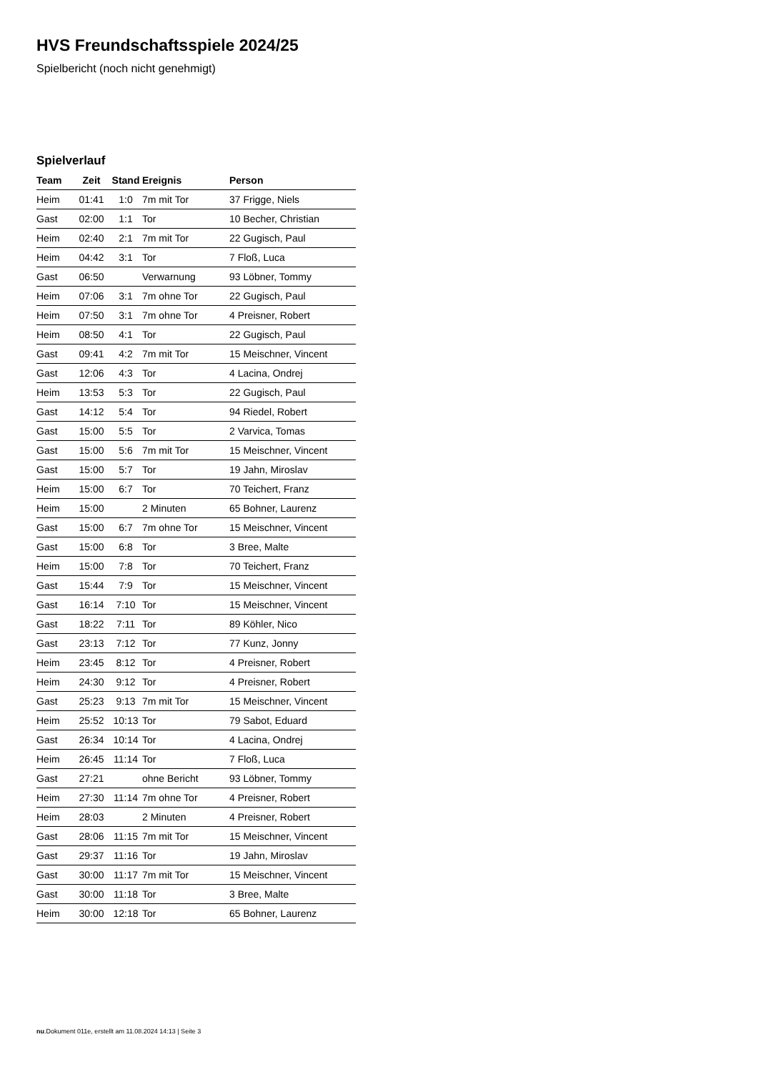HVS Freundschaftsspiele 2024/25
Spielbericht (noch nicht genehmigt)
Spielverlauf
| Team | Zeit | Stand | Ereignis | Person |
| --- | --- | --- | --- | --- |
| Heim | 01:41 | 1:0 | 7m mit Tor | 37 Frigge, Niels |
| Gast | 02:00 | 1:1 | Tor | 10 Becher, Christian |
| Heim | 02:40 | 2:1 | 7m mit Tor | 22 Gugisch, Paul |
| Heim | 04:42 | 3:1 | Tor | 7 Floß, Luca |
| Gast | 06:50 | | Verwarnung | 93 Löbner, Tommy |
| Heim | 07:06 | 3:1 | 7m ohne Tor | 22 Gugisch, Paul |
| Heim | 07:50 | 3:1 | 7m ohne Tor | 4 Preisner, Robert |
| Heim | 08:50 | 4:1 | Tor | 22 Gugisch, Paul |
| Gast | 09:41 | 4:2 | 7m mit Tor | 15 Meischner, Vincent |
| Gast | 12:06 | 4:3 | Tor | 4 Lacina, Ondrej |
| Heim | 13:53 | 5:3 | Tor | 22 Gugisch, Paul |
| Gast | 14:12 | 5:4 | Tor | 94 Riedel, Robert |
| Gast | 15:00 | 5:5 | Tor | 2 Varvica, Tomas |
| Gast | 15:00 | 5:6 | 7m mit Tor | 15 Meischner, Vincent |
| Gast | 15:00 | 5:7 | Tor | 19 Jahn, Miroslav |
| Heim | 15:00 | 6:7 | Tor | 70 Teichert, Franz |
| Heim | 15:00 | | 2 Minuten | 65 Bohner, Laurenz |
| Gast | 15:00 | 6:7 | 7m ohne Tor | 15 Meischner, Vincent |
| Gast | 15:00 | 6:8 | Tor | 3 Bree, Malte |
| Heim | 15:00 | 7:8 | Tor | 70 Teichert, Franz |
| Gast | 15:44 | 7:9 | Tor | 15 Meischner, Vincent |
| Gast | 16:14 | 7:10 | Tor | 15 Meischner, Vincent |
| Gast | 18:22 | 7:11 | Tor | 89 Köhler, Nico |
| Gast | 23:13 | 7:12 | Tor | 77 Kunz, Jonny |
| Heim | 23:45 | 8:12 | Tor | 4 Preisner, Robert |
| Heim | 24:30 | 9:12 | Tor | 4 Preisner, Robert |
| Gast | 25:23 | 9:13 | 7m mit Tor | 15 Meischner, Vincent |
| Heim | 25:52 | 10:13 | Tor | 79 Sabot, Eduard |
| Gast | 26:34 | 10:14 | Tor | 4 Lacina, Ondrej |
| Heim | 26:45 | 11:14 | Tor | 7 Floß, Luca |
| Gast | 27:21 | | ohne Bericht | 93 Löbner, Tommy |
| Heim | 27:30 | 11:14 | 7m ohne Tor | 4 Preisner, Robert |
| Heim | 28:03 | | 2 Minuten | 4 Preisner, Robert |
| Gast | 28:06 | 11:15 | 7m mit Tor | 15 Meischner, Vincent |
| Gast | 29:37 | 11:16 | Tor | 19 Jahn, Miroslav |
| Gast | 30:00 | 11:17 | 7m mit Tor | 15 Meischner, Vincent |
| Gast | 30:00 | 11:18 | Tor | 3 Bree, Malte |
| Heim | 30:00 | 12:18 | Tor | 65 Bohner, Laurenz |
nu.Dokument 011e, erstellt am 11.08.2024 14:13 | Seite 3